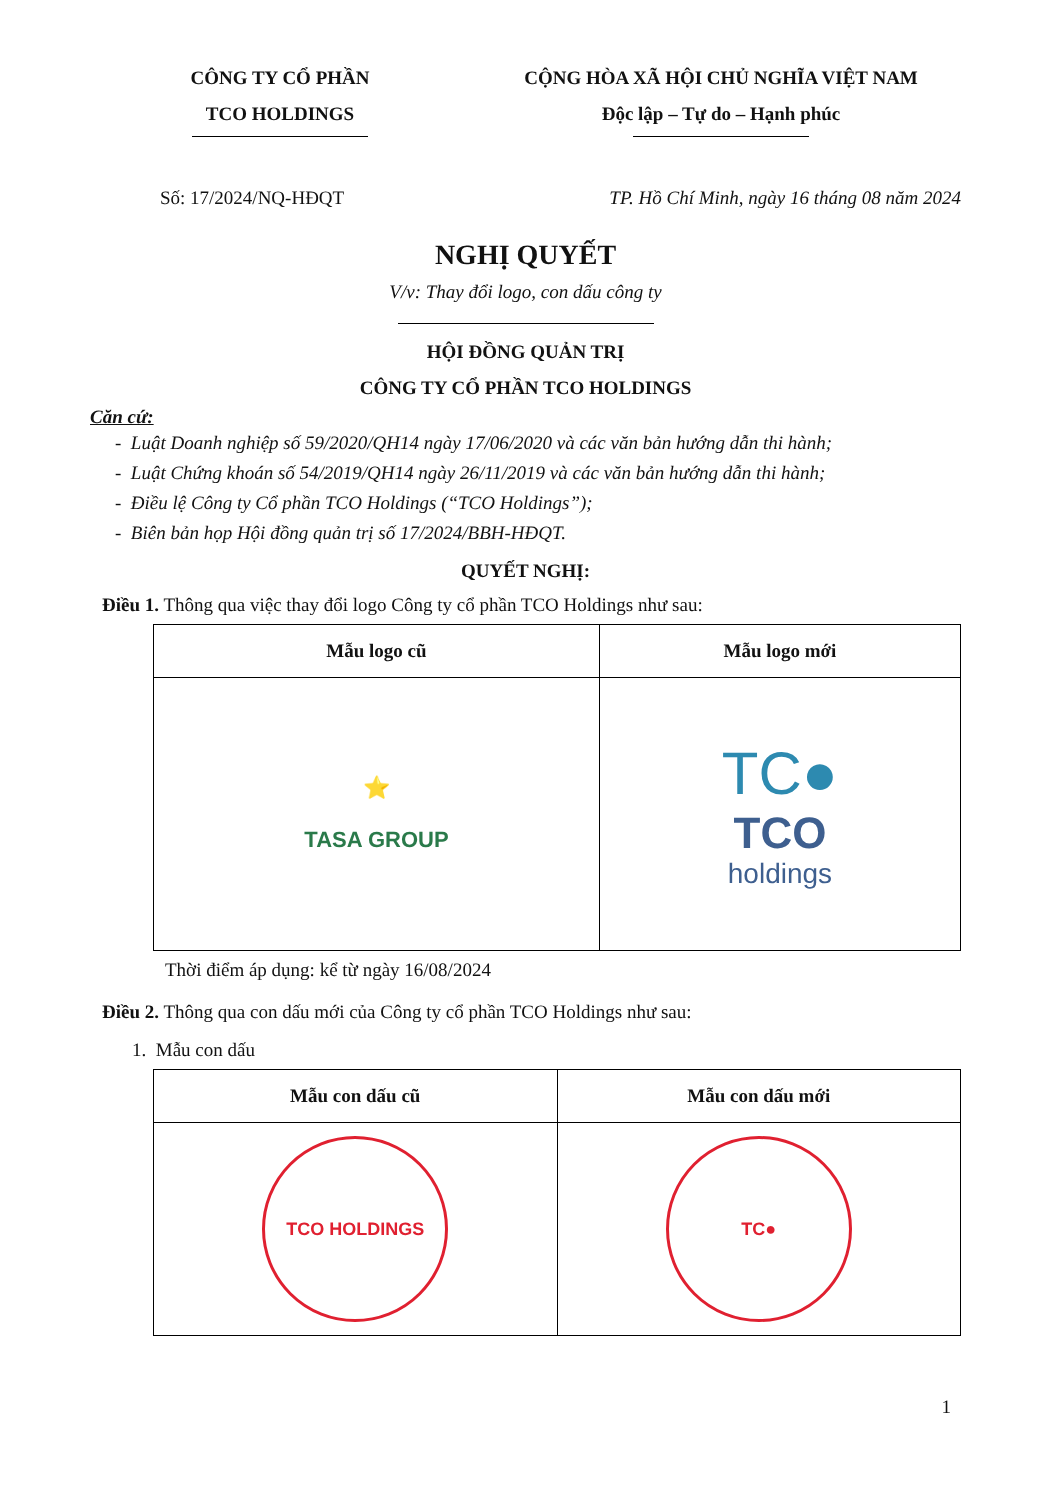CÔNG TY CỔ PHẦN
TCO HOLDINGS
CỘNG HÒA XÃ HỘI CHỦ NGHĨA VIỆT NAM
Độc lập – Tự do – Hạnh phúc
Số: 17/2024/NQ-HĐQT TP. Hồ Chí Minh, ngày 16 tháng 08 năm 2024
NGHỊ QUYẾT
V/v: Thay đổi logo, con dấu công ty
HỘI ĐỒNG QUẢN TRỊ
CÔNG TY CỔ PHẦN TCO HOLDINGS
Căn cứ:
- Luật Doanh nghiệp số 59/2020/QH14 ngày 17/06/2020 và các văn bản hướng dẫn thi hành;
- Luật Chứng khoán số 54/2019/QH14 ngày 26/11/2019 và các văn bản hướng dẫn thi hành;
- Điều lệ Công ty Cổ phần TCO Holdings (“TCO Holdings”);
- Biên bản họp Hội đồng quản trị số 17/2024/BBH-HĐQT.
QUYẾT NGHỊ:
Điều 1. Thông qua việc thay đổi logo Công ty cổ phần TCO Holdings như sau:
| Mẫu logo cũ | Mẫu logo mới |
| --- | --- |
| ⭐ TASA GROUP | TC● TCO holdings |
Thời điểm áp dụng: kể từ ngày 16/08/2024
Điều 2. Thông qua con dấu mới của Công ty cổ phần TCO Holdings như sau:
1. Mẫu con dấu
| Mẫu con dấu cũ | Mẫu con dấu mới |
| --- | --- |
| TCO HOLDINGS | TC● |
1